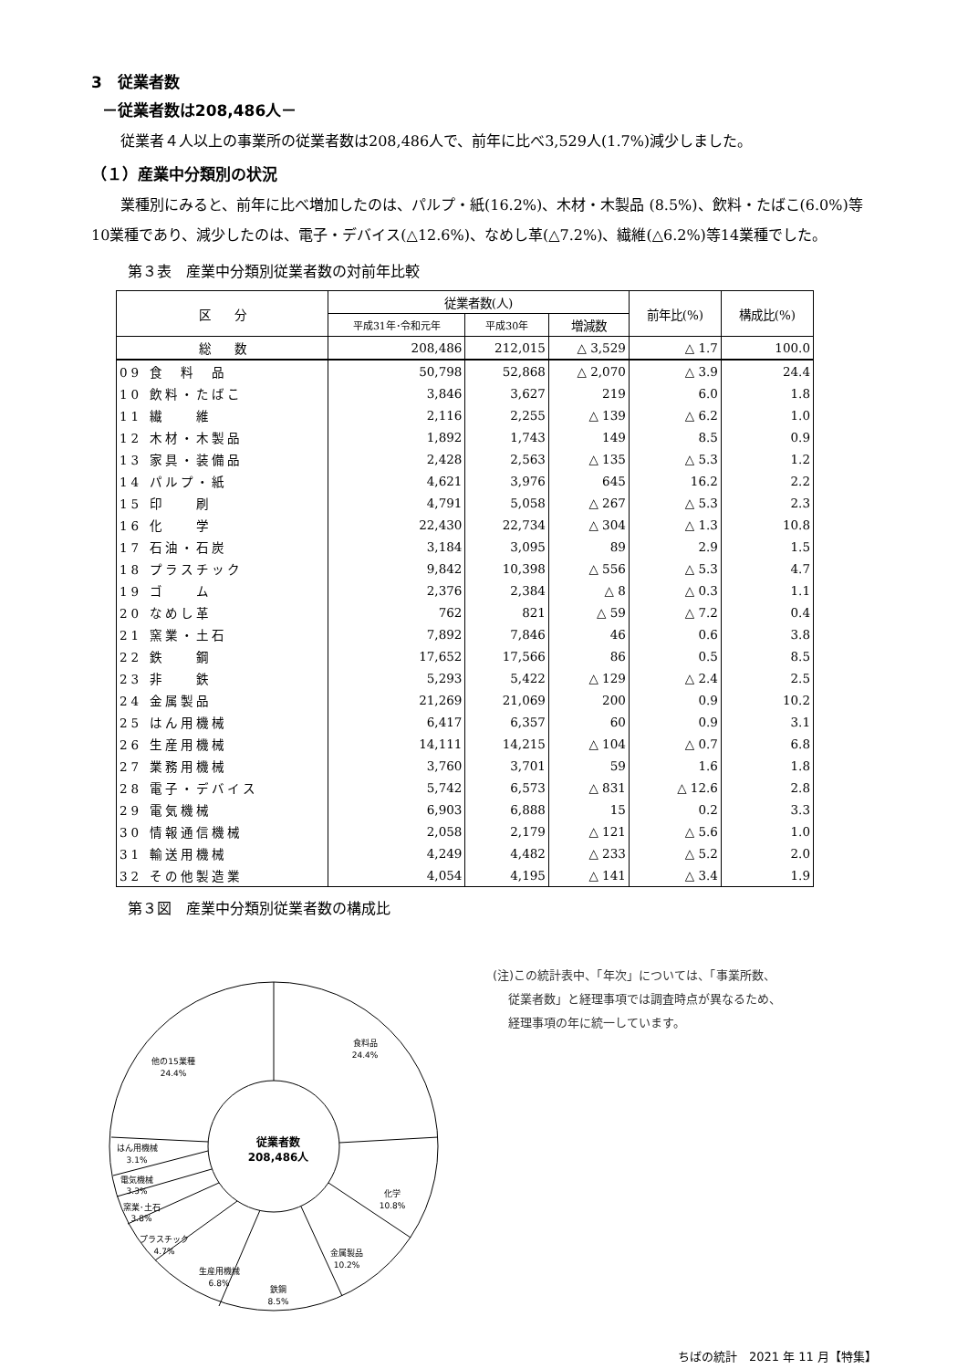3　従業者数
－従業者数は208,486人－
従業者４人以上の事業所の従業者数は208,486人で、前年に比べ3,529人(1.7%)減少しました。
（１）産業中分類別の状況
業種別にみると、前年に比べ増加したのは、パルプ・紙(16.2%)、木材・木製品 (8.5%)、飲料・たばこ(6.0%)等10業種であり、減少したのは、電子・デバイス(△12.6%)、なめし革(△7.2%)、繊維(△6.2%)等14業種でした。
第３表　産業中分類別従業者数の対前年比較
| 区 分 | 従業者数(人) | | | 前年比(%) | 構成比(%) |
| --- | --- | --- | --- | --- | --- |
| | 平成31年･令和元年 | 平成30年 | 増減数 | | |
| 総 数 | 208,486 | 212,015 | △ 3,529 | △ 1.7 | 100.0 |
| 09 食 料 品 | 50,798 | 52,868 | △ 2,070 | △ 3.9 | 24.4 |
| 10 飲料・たばこ | 3,846 | 3,627 | 219 | 6.0 | 1.8 |
| 11 繊 維 | 2,116 | 2,255 | △ 139 | △ 6.2 | 1.0 |
| 12 木材・木製品 | 1,892 | 1,743 | 149 | 8.5 | 0.9 |
| 13 家具・装備品 | 2,428 | 2,563 | △ 135 | △ 5.3 | 1.2 |
| 14 パルプ・紙 | 4,621 | 3,976 | 645 | 16.2 | 2.2 |
| 15 印 刷 | 4,791 | 5,058 | △ 267 | △ 5.3 | 2.3 |
| 16 化 学 | 22,430 | 22,734 | △ 304 | △ 1.3 | 10.8 |
| 17 石油・石炭 | 3,184 | 3,095 | 89 | 2.9 | 1.5 |
| 18 プラスチック | 9,842 | 10,398 | △ 556 | △ 5.3 | 4.7 |
| 19 ゴ ム | 2,376 | 2,384 | △ 8 | △ 0.3 | 1.1 |
| 20 なめし革 | 762 | 821 | △ 59 | △ 7.2 | 0.4 |
| 21 窯業・土石 | 7,892 | 7,846 | 46 | 0.6 | 3.8 |
| 22 鉄 鋼 | 17,652 | 17,566 | 86 | 0.5 | 8.5 |
| 23 非 鉄 | 5,293 | 5,422 | △ 129 | △ 2.4 | 2.5 |
| 24 金属製品 | 21,269 | 21,069 | 200 | 0.9 | 10.2 |
| 25 はん用機械 | 6,417 | 6,357 | 60 | 0.9 | 3.1 |
| 26 生産用機械 | 14,111 | 14,215 | △ 104 | △ 0.7 | 6.8 |
| 27 業務用機械 | 3,760 | 3,701 | 59 | 1.6 | 1.8 |
| 28 電子・デバイス | 5,742 | 6,573 | △ 831 | △ 12.6 | 2.8 |
| 29 電気機械 | 6,903 | 6,888 | 15 | 0.2 | 3.3 |
| 30 情報通信機械 | 2,058 | 2,179 | △ 121 | △ 5.6 | 1.0 |
| 31 輸送用機械 | 4,249 | 4,482 | △ 233 | △ 5.2 | 2.0 |
| 32 その他製造業 | 4,054 | 4,195 | △ 141 | △ 3.4 | 1.9 |
第３図　産業中分類別従業者数の構成比
従業者数
208,486人
食料品
24.4%
他の15業種
24.4%
化学
10.8%
金属製品
10.2%
鉄鋼
8.5%
生産用機械
6.8%
プラスチック
4.7%
窯業･土石
3.8%
電気機械
3.3%
はん用機械
3.1%
(注)この統計表中、「年次」については、「事業所数、
従業者数」と経理事項では調査時点が異なるため、
経理事項の年に統一しています。
ちばの統計　2021 年 11 月【特集】